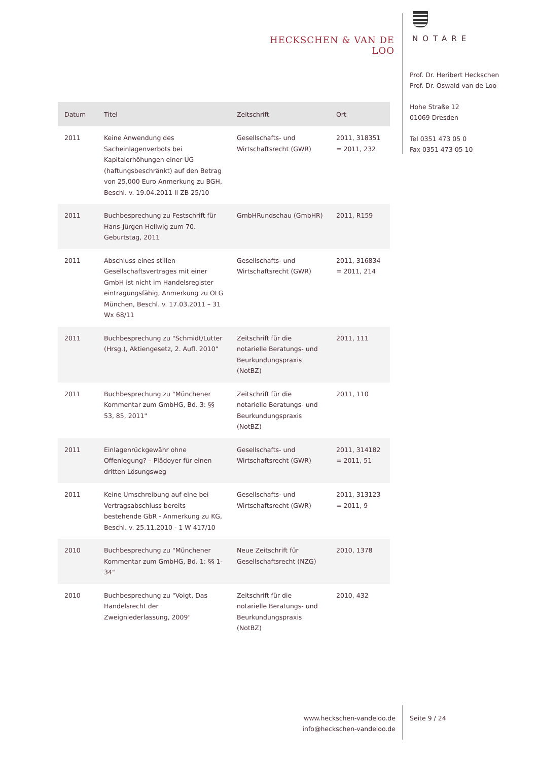HECKSCHEN & VAN DE LOO
NOTARE
Prof. Dr. Heribert Heckschen
Prof. Dr. Oswald van de Loo
Hohe Straße 12
01069 Dresden
Tel 0351 473 05 0
Fax 0351 473 05 10
| Datum | Titel | Zeitschrift | Ort |
| --- | --- | --- | --- |
| 2011 | Keine Anwendung des Sacheinlagenverbots bei Kapitalerhöhungen einer UG (haftungsbeschränkt) auf den Betrag von 25.000 Euro Anmerkung zu BGH, Beschl. v. 19.04.2011 II ZB 25/10 | Gesellschafts- und Wirtschaftsrecht (GWR) | 2011, 318351 = 2011, 232 |
| 2011 | Buchbesprechung zu Festschrift für Hans-Jürgen Hellwig zum 70. Geburtstag, 2011 | GmbHRundschau (GmbHR) | 2011, R159 |
| 2011 | Abschluss eines stillen Gesellschaftsvertrages mit einer GmbH ist nicht im Handelsregister eintragungsfähig, Anmerkung zu OLG München, Beschl. v. 17.03.2011 – 31 Wx 68/11 | Gesellschafts- und Wirtschaftsrecht (GWR) | 2011, 316834 = 2011, 214 |
| 2011 | Buchbesprechung zu "Schmidt/Lutter (Hrsg.), Aktiengesetz, 2. Aufl. 2010" | Zeitschrift für die notarielle Beratungs- und Beurkundungspraxis (NotBZ) | 2011, 111 |
| 2011 | Buchbesprechung zu "Münchener Kommentar zum GmbHG, Bd. 3: §§ 53, 85, 2011" | Zeitschrift für die notarielle Beratungs- und Beurkundungspraxis (NotBZ) | 2011, 110 |
| 2011 | Einlagenrückgewähr ohne Offenlegung? – Plädoyer für einen dritten Lösungsweg | Gesellschafts- und Wirtschaftsrecht (GWR) | 2011, 314182 = 2011, 51 |
| 2011 | Keine Umschreibung auf eine bei Vertragsabschluss bereits bestehende GbR - Anmerkung zu KG, Beschl. v. 25.11.2010 - 1 W 417/10 | Gesellschafts- und Wirtschaftsrecht (GWR) | 2011, 313123 = 2011, 9 |
| 2010 | Buchbesprechung zu "Münchener Kommentar zum GmbHG, Bd. 1: §§ 1-34" | Neue Zeitschrift für Gesellschaftsrecht (NZG) | 2010, 1378 |
| 2010 | Buchbesprechung zu "Voigt, Das Handelsrecht der Zweigniederlassung, 2009" | Zeitschrift für die notarielle Beratungs- und Beurkundungspraxis (NotBZ) | 2010, 432 |
www.heckschen-vandeloo.de
info@heckschen-vandeloo.de
Seite 9 / 24